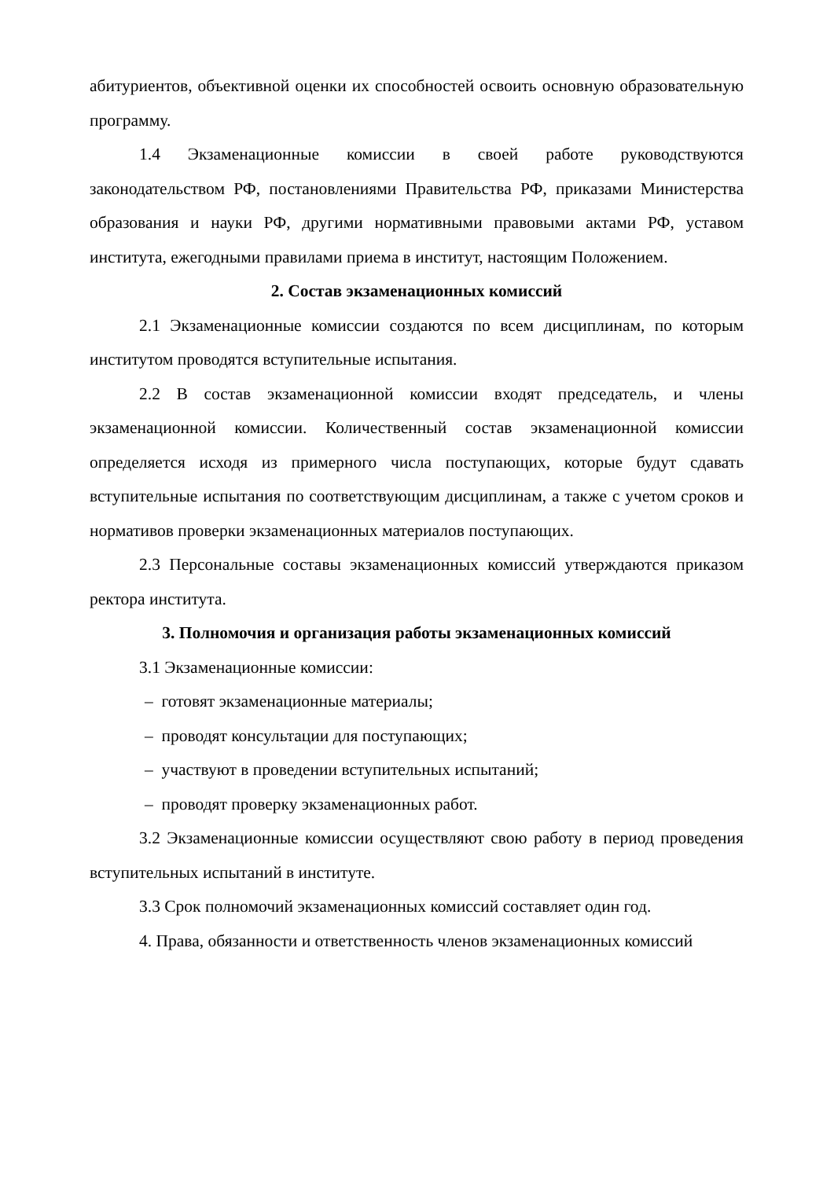абитуриентов, объективной оценки их способностей освоить основную образовательную программу.
1.4 Экзаменационные комиссии в своей работе руководствуются законодательством РФ, постановлениями Правительства РФ, приказами Министерства образования и науки РФ, другими нормативными правовыми актами РФ, уставом института, ежегодными правилами приема в институт, настоящим Положением.
2. Состав экзаменационных комиссий
2.1 Экзаменационные комиссии создаются по всем дисциплинам, по которым институтом проводятся вступительные испытания.
2.2 В состав экзаменационной комиссии входят председатель, и члены экзаменационной комиссии. Количественный состав экзаменационной комиссии определяется исходя из примерного числа поступающих, которые будут сдавать вступительные испытания по соответствующим дисциплинам, а также с учетом сроков и нормативов проверки экзаменационных материалов поступающих.
2.3 Персональные составы экзаменационных комиссий утверждаются приказом ректора института.
3. Полномочия и организация работы экзаменационных комиссий
3.1 Экзаменационные комиссии:
– готовят экзаменационные материалы;
– проводят консультации для поступающих;
– участвуют в проведении вступительных испытаний;
– проводят проверку экзаменационных работ.
3.2 Экзаменационные комиссии осуществляют свою работу в период проведения вступительных испытаний в институте.
3.3 Срок полномочий экзаменационных комиссий составляет один год.
4. Права, обязанности и ответственность членов экзаменационных комиссий